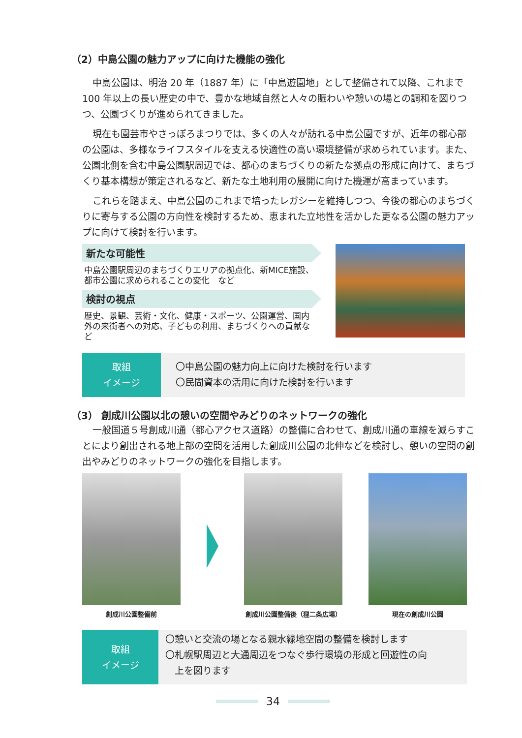（2）中島公園の魅力アップに向けた機能の強化
中島公園は、明治 20 年（1887 年）に「中島遊園地」として整備されて以降、これまで 100 年以上の長い歴史の中で、豊かな地域自然と人々の賑わいや憩いの場との調和を図りつつ、公園づくりが進められてきました。
現在も園芸市やさっぽろまつりでは、多くの人々が訪れる中島公園ですが、近年の都心部の公園は、多様なライフスタイルを支える快適性の高い環境整備が求められています。また、公園北側を含む中島公園駅周辺では、都心のまちづくりの新たな拠点の形成に向けて、まちづくり基本構想が策定されるなど、新たな土地利用の展開に向けた機運が高まっています。
これらを踏まえ、中島公園のこれまで培ったレガシーを維持しつつ、今後の都心のまちづくりに寄与する公園の方向性を検討するため、恵まれた立地性を活かした更なる公園の魅力アップに向けて検討を行います。
新たな可能性
中島公園駅周辺のまちづくりエリアの拠点化、新MICE施設、都市公園に求められることの変化　など
検討の視点
歴史、景観、芸術・文化、健康・スポーツ、公園運営、国内外の来街者への対応、子どもの利用、まちづくりへの貢献など
取組
イメージ
〇中島公園の魅力向上に向けた検討を行います
〇民間資本の活用に向けた検討を行います
（3） 創成川公園以北の憩いの空間やみどりのネットワークの強化
一般国道５号創成川通（都心アクセス道路）の整備に合わせて、創成川通の車線を減らすことにより創出される地上部の空間を活用した創成川公園の北伸などを検討し、憩いの空間の創出やみどりのネットワークの強化を目指します。
創成川公園整備前 創成川公園整備後（狸二条広場） 現在の創成川公園
取組
イメージ
〇憩いと交流の場となる親水緑地空間の整備を検討します
〇札幌駅周辺と大通周辺をつなぐ歩行環境の形成と回遊性の向
　上を図ります
34